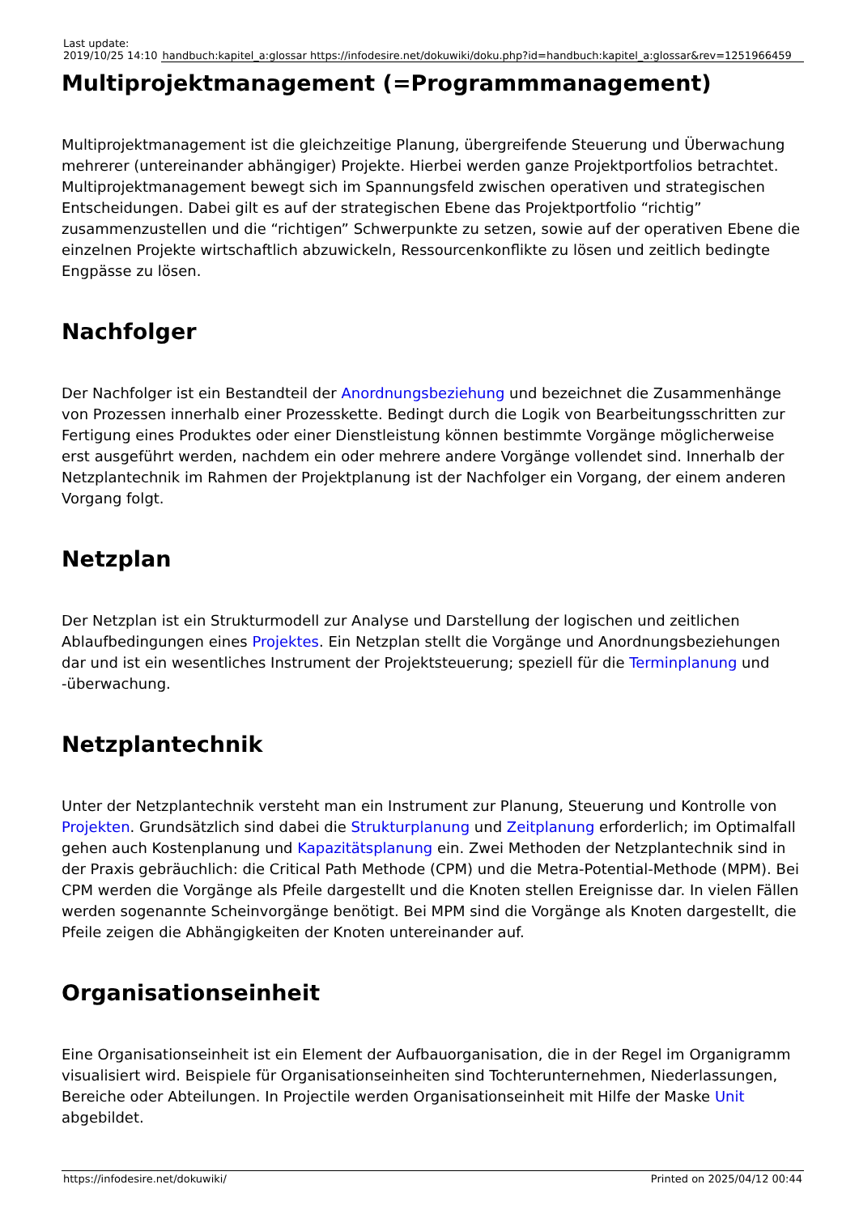| Last update: 2019/10/25 14:10 | handbuch:kapitel_a:glossar https://infodesire.net/dokuwiki/doku.php?id=handbuch:kapitel_a:glossar&rev=1251966459 |
Multiprojektmanagement (=Programmmanagement)
Multiprojektmanagement ist die gleichzeitige Planung, übergreifende Steuerung und Überwachung mehrerer (untereinander abhängiger) Projekte. Hierbei werden ganze Projektportfolios betrachtet. Multiprojektmanagement bewegt sich im Spannungsfeld zwischen operativen und strategischen Entscheidungen. Dabei gilt es auf der strategischen Ebene das Projektportfolio “richtig” zusammenzustellen und die “richtigen” Schwerpunkte zu setzen, sowie auf der operativen Ebene die einzelnen Projekte wirtschaftlich abzuwickeln, Ressourcenkonflikte zu lösen und zeitlich bedingte Engpässe zu lösen.
Nachfolger
Der Nachfolger ist ein Bestandteil der Anordnungsbeziehung und bezeichnet die Zusammenhänge von Prozessen innerhalb einer Prozesskette. Bedingt durch die Logik von Bearbeitungsschritten zur Fertigung eines Produktes oder einer Dienstleistung können bestimmte Vorgänge möglicherweise erst ausgeführt werden, nachdem ein oder mehrere andere Vorgänge vollendet sind. Innerhalb der Netzplantechnik im Rahmen der Projektplanung ist der Nachfolger ein Vorgang, der einem anderen Vorgang folgt.
Netzplan
Der Netzplan ist ein Strukturmodell zur Analyse und Darstellung der logischen und zeitlichen Ablaufbedingungen eines Projektes. Ein Netzplan stellt die Vorgänge und Anordnungsbeziehungen dar und ist ein wesentliches Instrument der Projektsteuerung; speziell für die Terminplanung und -überwachung.
Netzplantechnik
Unter der Netzplantechnik versteht man ein Instrument zur Planung, Steuerung und Kontrolle von Projekten. Grundsätzlich sind dabei die Strukturplanung und Zeitplanung erforderlich; im Optimalfall gehen auch Kostenplanung und Kapazitätsplanung ein. Zwei Methoden der Netzplantechnik sind in der Praxis gebräuchlich: die Critical Path Methode (CPM) und die Metra-Potential-Methode (MPM). Bei CPM werden die Vorgänge als Pfeile dargestellt und die Knoten stellen Ereignisse dar. In vielen Fällen werden sogenannte Scheinvorgänge benötigt. Bei MPM sind die Vorgänge als Knoten dargestellt, die Pfeile zeigen die Abhängigkeiten der Knoten untereinander auf.
Organisationseinheit
Eine Organisationseinheit ist ein Element der Aufbauorganisation, die in der Regel im Organigramm visualisiert wird. Beispiele für Organisationseinheiten sind Tochterunternehmen, Niederlassungen, Bereiche oder Abteilungen. In Projectile werden Organisationseinheit mit Hilfe der Maske Unit abgebildet.
https://infodesire.net/dokuwiki/ Printed on 2025/04/12 00:44